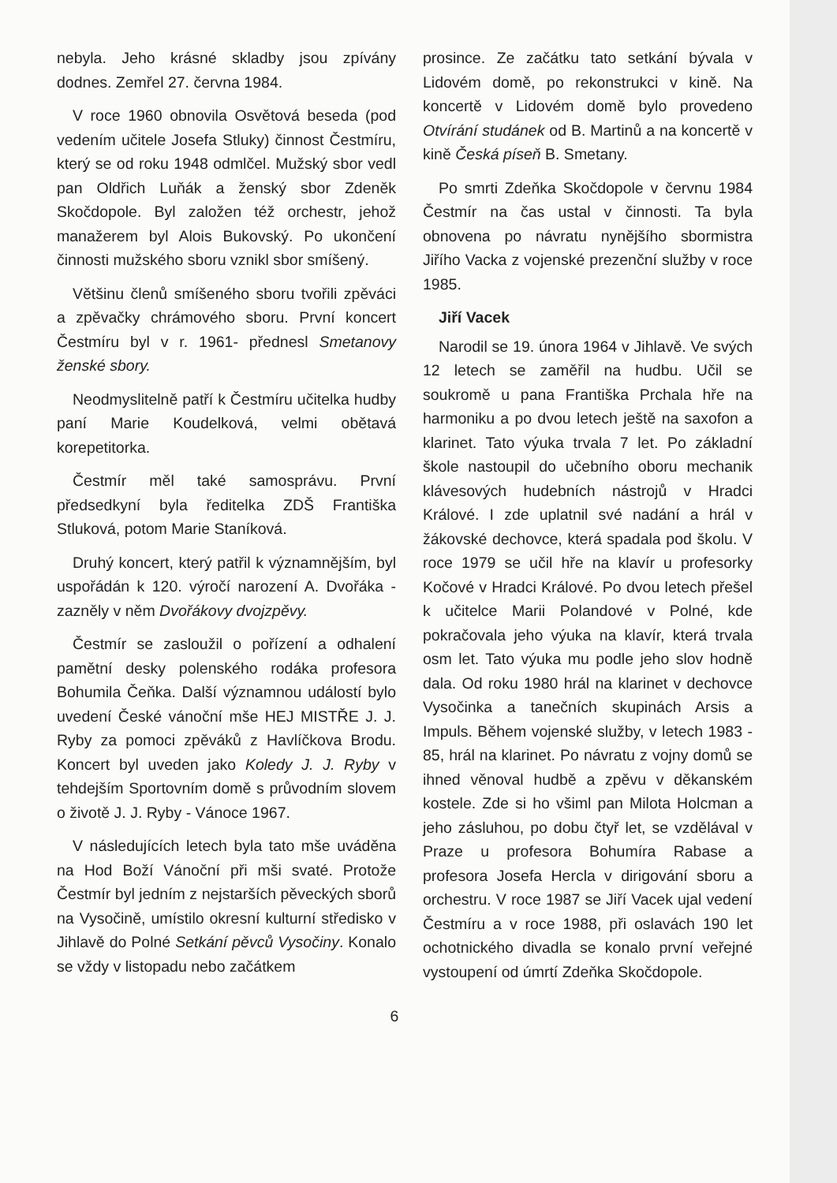nebyla. Jeho krásné skladby jsou zpívány dodnes. Zemřel 27. června 1984.
V roce 1960 obnovila Osvětová beseda (pod vedením učitele Josefa Stluky) činnost Čestmíru, který se od roku 1948 odmlčel. Mužský sbor vedl pan Oldřich Luňák a ženský sbor Zdeněk Skočdopole. Byl založen též orchestr, jehož manažerem byl Alois Bukovský. Po ukončení činnosti mužského sboru vznikl sbor smíšený.
Většinu členů smíšeného sboru tvořili zpěváci a zpěvačky chrámového sboru. První koncert Čestmíru byl v r. 1961- přednesl Smetanovy ženské sbory.
Neodmyslitelně patří k Čestmíru učitelka hudby paní Marie Koudelková, velmi obětavá korepetitorka.
Čestmír měl také samosprávu. První předsedkyní byla ředitelka ZDŠ Františka Stluková, potom Marie Staníková.
Druhý koncert, který patřil k významnějším, byl uspořádán k 120. výročí narození A. Dvořáka - zazněly v něm Dvořákovy dvojzpěvy.
Čestmír se zasloužil o pořízení a odhalení pamětní desky polenského rodáka profesora Bohumila Čeňka. Další významnou událostí bylo uvedení České vánoční mše HEJ MISTŘE J. J. Ryby za pomoci zpěváků z Havlíčkova Brodu. Koncert byl uveden jako Koledy J. J. Ryby v tehdejším Sportovním domě s průvodním slovem o životě J. J. Ryby - Vánoce 1967.
V následujících letech byla tato mše uváděna na Hod Boží Vánoční při mši svaté. Protože Čestmír byl jedním z nejstarších pěveckých sborů na Vysočině, umístilo okresní kulturní středisko v Jihlavě do Polné Setkání pěvců Vysočiny. Konalo se vždy v listopadu nebo začátkem
prosince. Ze začátku tato setkání bývala v Lidovém domě, po rekonstrukci v kině. Na koncertě v Lidovém domě bylo provedeno Otvírání studánek od B. Martinů a na koncertě v kině Česká píseň B. Smetany.
Po smrti Zdeňka Skočdopole v červnu 1984 Čestmír na čas ustal v činnosti. Ta byla obnovena po návratu nynějšího sbormistra Jiřího Vacka z vojenské prezenční služby v roce 1985.
Jiří Vacek
Narodil se 19. února 1964 v Jihlavě. Ve svých 12 letech se zaměřil na hudbu. Učil se soukromě u pana Františka Prchala hře na harmoniku a po dvou letech ještě na saxofon a klarinet. Tato výuka trvala 7 let. Po základní škole nastoupil do učebního oboru mechanik klávesových hudebních nástrojů v Hradci Králové. I zde uplatnil své nadání a hrál v žákovské dechovce, která spadala pod školu. V roce 1979 se učil hře na klavír u profesorky Kočové v Hradci Králové. Po dvou letech přešel k učitelce Marii Polandové v Polné, kde pokračovala jeho výuka na klavír, která trvala osm let. Tato výuka mu podle jeho slov hodně dala. Od roku 1980 hrál na klarinet v dechovce Vysočinka a tanečních skupinách Arsis a Impuls. Během vojenské služby, v letech 1983 - 85, hrál na klarinet. Po návratu z vojny domů se ihned věnoval hudbě a zpěvu v děkanském kostele. Zde si ho všiml pan Milota Holcman a jeho zásluhou, po dobu čtyř let, se vzdělával v Praze u profesora Bohumíra Rabase a profesora Josefa Hercla v dirigování sboru a orchestru. V roce 1987 se Jiří Vacek ujal vedení Čestmíru a v roce 1988, při oslavách 190 let ochotnického divadla se konalo první veřejné vystoupení od úmrtí Zdeňka Skočdopole.
6